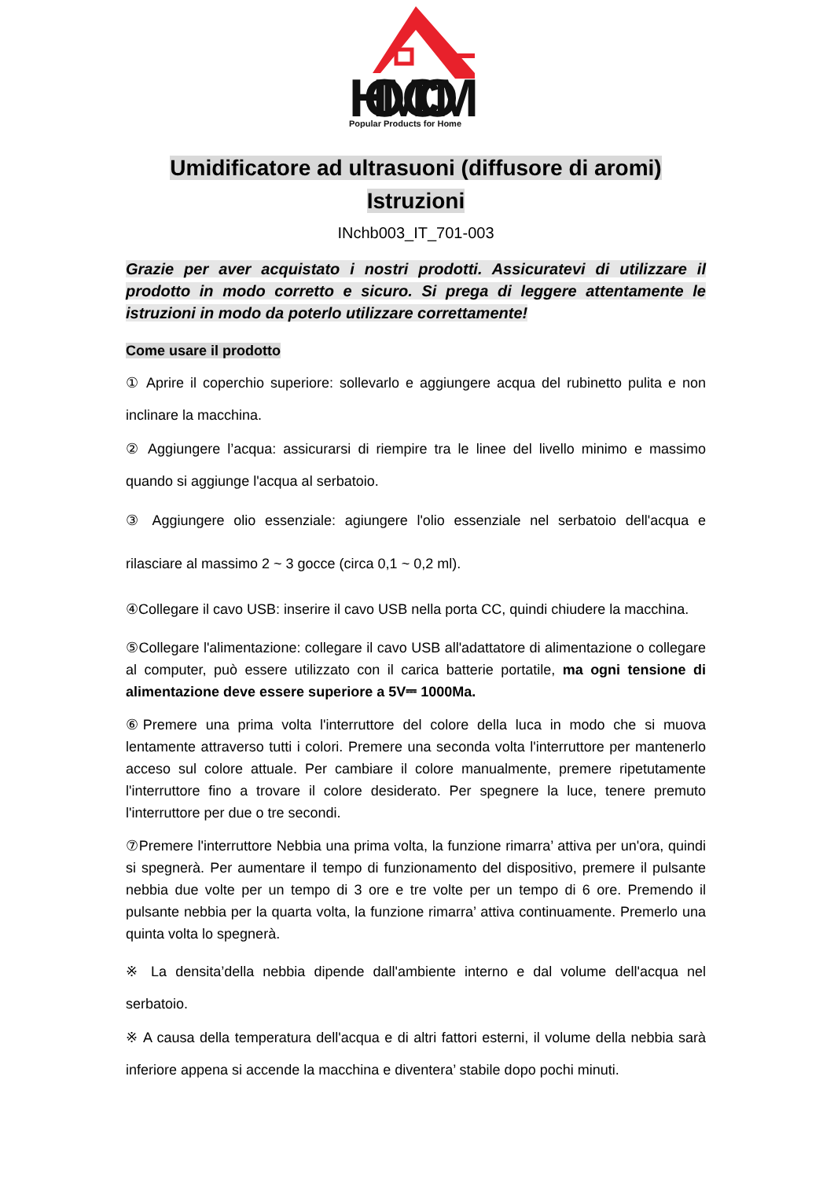HOMCOM
Popular Products for Home
Umidificatore ad ultrasuoni (diffusore di aromi)
Istruzioni
INchb003_IT_701-003
Grazie per aver acquistato i nostri prodotti. Assicuratevi di utilizzare il prodotto in modo corretto e sicuro. Si prega di leggere attentamente le istruzioni in modo da poterlo utilizzare correttamente!
Come usare il prodotto
① Aprire il coperchio superiore: sollevarlo e aggiungere acqua del rubinetto pulita e non inclinare la macchina.
② Aggiungere l’acqua: assicurarsi di riempire tra le linee del livello minimo e massimo quando si aggiunge l'acqua al serbatoio.
③ Aggiungere olio essenziale: agiungere l'olio essenziale nel serbatoio dell'acqua e rilasciare al massimo 2 ~ 3 gocce (circa 0,1 ~ 0,2 ml).
④Collegare il cavo USB: inserire il cavo USB nella porta CC, quindi chiudere la macchina.
⑤Collegare l'alimentazione: collegare il cavo USB all'adattatore di alimentazione o collegare al computer, può essere utilizzato con il carica batterie portatile, ma ogni tensione di alimentazione deve essere superiore a 5V⎓ 1000Ma.
⑥Premere una prima volta l'interruttore del colore della luca in modo che si muova lentamente attraverso tutti i colori. Premere una seconda volta l'interruttore per mantenerlo acceso sul colore attuale. Per cambiare il colore manualmente, premere ripetutamente l'interruttore fino a trovare il colore desiderato. Per spegnere la luce, tenere premuto l'interruttore per due o tre secondi.
⑦Premere l'interruttore Nebbia una prima volta, la funzione rimarra’ attiva per un'ora, quindi si spegnerà. Per aumentare il tempo di funzionamento del dispositivo, premere il pulsante nebbia due volte per un tempo di 3 ore e tre volte per un tempo di 6 ore. Premendo il pulsante nebbia per la quarta volta, la funzione rimarra’ attiva continuamente. Premerlo una quinta volta lo spegnerà.
※ La densita’della nebbia dipende dall'ambiente interno e dal volume dell'acqua nel serbatoio.
※ A causa della temperatura dell'acqua e di altri fattori esterni, il volume della nebbia sarà inferiore appena si accende la macchina e diventera’ stabile dopo pochi minuti.